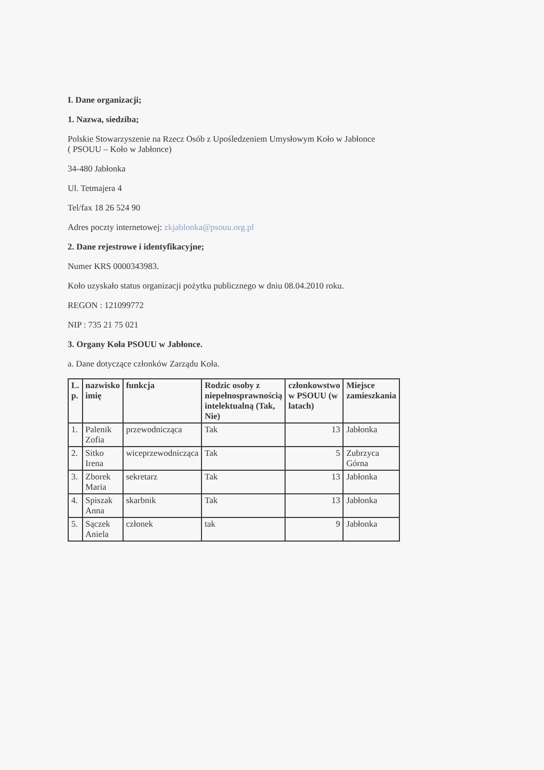I. Dane organizacji;
1. Nazwa, siedziba;
Polskie Stowarzyszenie na Rzecz Osób z Upośledzeniem Umysłowym Koło w Jabłonce
( PSOUU – Koło w Jabłonce)
34-480 Jabłonka
Ul. Tetmajera 4
Tel/fax 18 26 524 90
Adres poczty internetowej: zkjablonka@psouu.org.pl
2. Dane rejestrowe i identyfikacyjne;
Numer KRS 0000343983.
Koło uzyskało status organizacji pożytku publicznego w dniu 08.04.2010 roku.
REGON : 121099772
NIP : 735 21 75 021
3. Organy Koła PSOUU w Jabłonce.
a. Dane dotyczące członków Zarządu Koła.
| L. p. | nazwisko imię | funkcja | Rodzic osoby z niepełnosprawnością intelektualną (Tak, Nie) | członkowstwo w PSOUU (w latach) | Miejsce zamieszkania |
| --- | --- | --- | --- | --- | --- |
| 1. | Palenik Zofia | przewodnicząca | Tak | 13 | Jabłonka |
| 2. | Sitko Irena | wiceprzewodnicząca | Tak | 5 | Zubrzyca Górna |
| 3. | Zborek Maria | sekretarz | Tak | 13 | Jabłonka |
| 4. | Spiszak Anna | skarbnik | Tak | 13 | Jabłonka |
| 5. | Sączek Aniela | członek | tak | 9 | Jabłonka |